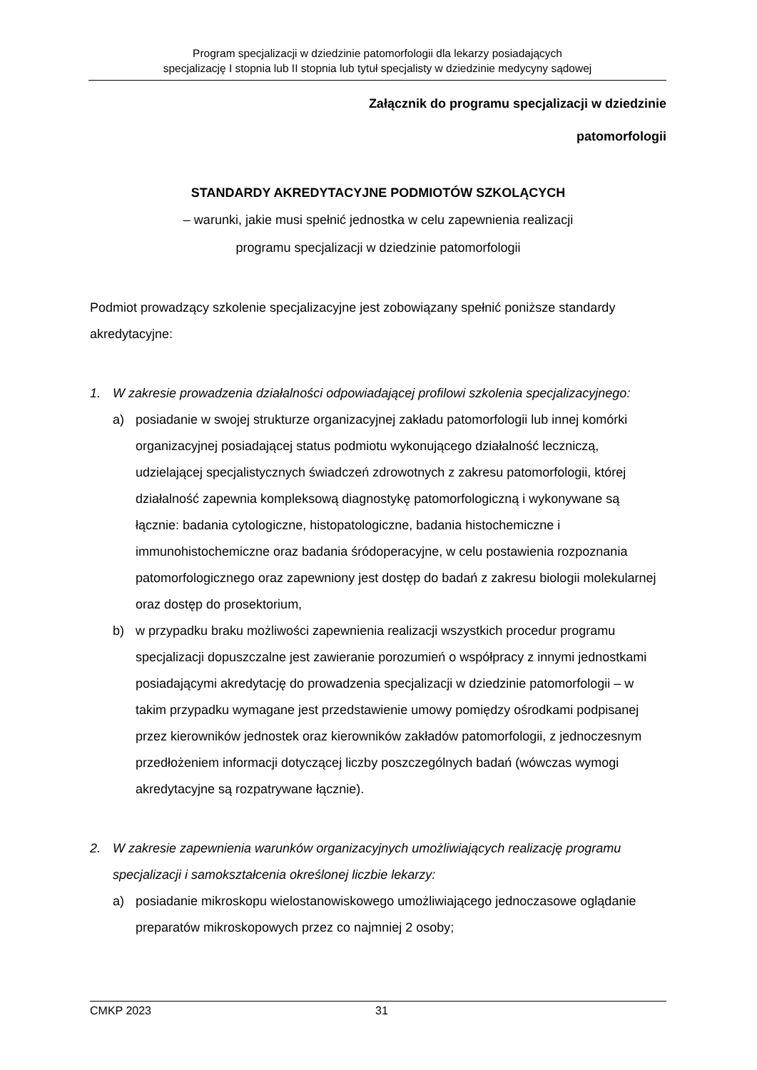Program specjalizacji w dziedzinie patomorfologii dla lekarzy posiadających
specjalizację I stopnia lub II stopnia lub tytuł specjalisty w dziedzinie medycyny sądowej
Załącznik do programu specjalizacji w dziedzinie
patomorfologii
STANDARDY AKREDYTACYJNE PODMIOTÓW SZKOLĄCYCH
– warunki, jakie musi spełnić jednostka w celu zapewnienia realizacji
programu specjalizacji w dziedzinie patomorfologii
Podmiot prowadzący szkolenie specjalizacyjne jest zobowiązany spełnić poniższe standardy akredytacyjne:
1. W zakresie prowadzenia działalności odpowiadającej profilowi szkolenia specjalizacyjnego:
a) posiadanie w swojej strukturze organizacyjnej zakładu patomorfologii lub innej komórki organizacyjnej posiadającej status podmiotu wykonującego działalność leczniczą, udzielającej specjalistycznych świadczeń zdrowotnych z zakresu patomorfologii, której działalność zapewnia kompleksową diagnostykę patomorfologiczną i wykonywane są łącznie: badania cytologiczne, histopatologiczne, badania histochemiczne i immunohistochemiczne oraz badania śródoperacyjne, w celu postawienia rozpoznania patomorfologicznego oraz zapewniony jest dostęp do badań z zakresu biologii molekularnej oraz dostęp do prosektorium,
b) w przypadku braku możliwości zapewnienia realizacji wszystkich procedur programu specjalizacji dopuszczalne jest zawieranie porozumień o współpracy z innymi jednostkami posiadającymi akredytację do prowadzenia specjalizacji w dziedzinie patomorfologii – w takim przypadku wymagane jest przedstawienie umowy pomiędzy ośrodkami podpisanej przez kierowników jednostek oraz kierowników zakładów patomorfologii, z jednoczesnym przedłożeniem informacji dotyczącej liczby poszczególnych badań (wówczas wymogi akredytacyjne są rozpatrywane łącznie).
2. W zakresie zapewnienia warunków organizacyjnych umożliwiających realizację programu specjalizacji i samokształcenia określonej liczbie lekarzy:
a) posiadanie mikroskopu wielostanowiskowego umożliwiającego jednoczasowe oglądanie preparatów mikroskopowych przez co najmniej 2 osoby;
CMKP 2023 31